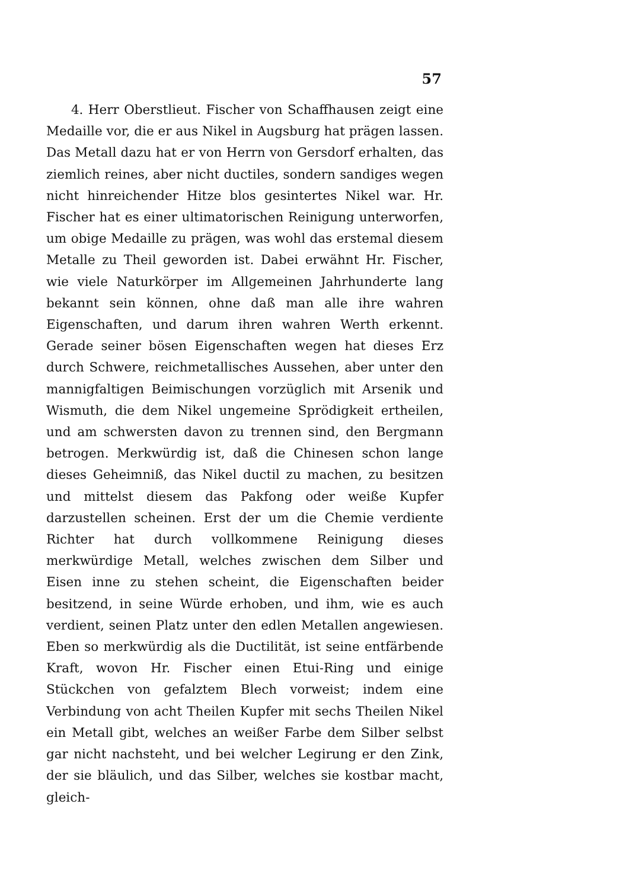57
4. Herr Oberstlieut. Fischer von Schaffhausen zeigt eine Medaille vor, die er aus Nikel in Augsburg hat prägen lassen. Das Metall dazu hat er von Herrn von Gersdorf erhalten, das ziemlich reines, aber nicht ductiles, sondern sandiges wegen nicht hinreichender Hitze blos gesintertes Nikel war. Hr. Fischer hat es einer ultimatorischen Reinigung unterworfen, um obige Medaille zu prägen, was wohl das erstemal diesem Metalle zu Theil geworden ist. Dabei erwähnt Hr. Fischer, wie viele Naturkörper im Allgemeinen Jahrhunderte lang bekannt sein können, ohne daß man alle ihre wahren Eigenschaften, und darum ihren wahren Werth erkennt. Gerade seiner bösen Eigenschaften wegen hat dieses Erz durch Schwere, reichmetallisches Aussehen, aber unter den mannigfaltigen Beimischungen vorzüglich mit Arsenik und Wismuth, die dem Nikel ungemeine Sprödigkeit ertheilen, und am schwersten davon zu trennen sind, den Bergmann betrogen. Merkwürdig ist, daß die Chinesen schon lange dieses Geheimniß, das Nikel ductil zu machen, zu besitzen und mittelst diesem das Pakfong oder weiße Kupfer darzustellen scheinen. Erst der um die Chemie verdiente Richter hat durch vollkommene Reinigung dieses merkwürdige Metall, welches zwischen dem Silber und Eisen inne zu stehen scheint, die Eigenschaften beider besitzend, in seine Würde erhoben, und ihm, wie es auch verdient, seinen Platz unter den edlen Metallen angewiesen. Eben so merkwürdig als die Ductilität, ist seine entfärbende Kraft, wovon Hr. Fischer einen Etui-Ring und einige Stückchen von gefalztem Blech vorweist; indem eine Verbindung von acht Theilen Kupfer mit sechs Theilen Nikel ein Metall gibt, welches an weißer Farbe dem Silber selbst gar nicht nachsteht, und bei welcher Legirung er den Zink, der sie bläulich, und das Silber, welches sie kostbar macht, gleich-